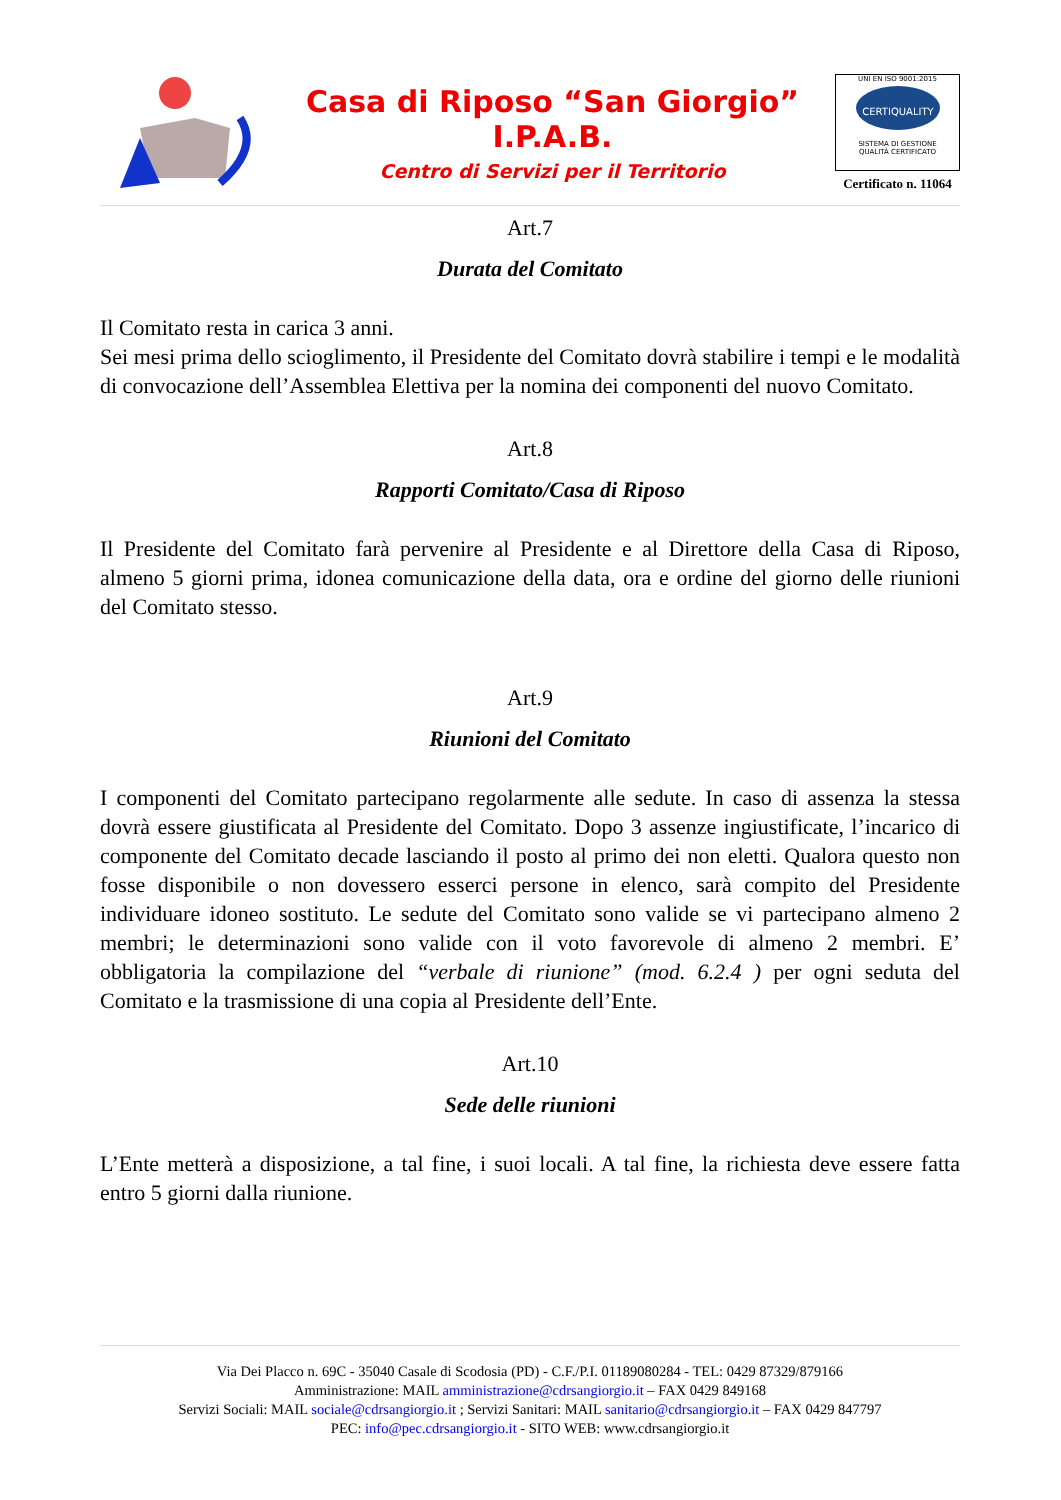Casa di Riposo “San Giorgio”
I.P.A.B.
Centro di Servizi per il Territorio
UNI EN ISO 9001:2015
CERTIQUALITY
SISTEMA DI GESTIONE
QUALITÀ CERTIFICATO
Certificato n. 11064
Art.7
Durata del Comitato
Il Comitato resta in carica 3 anni.
Sei mesi prima dello scioglimento, il Presidente del Comitato dovrà stabilire i tempi e le modalità di convocazione dell’Assemblea Elettiva per la nomina dei componenti del nuovo Comitato.
Art.8
Rapporti Comitato/Casa di Riposo
Il Presidente del Comitato farà pervenire al Presidente e al Direttore della Casa di Riposo, almeno 5 giorni prima, idonea comunicazione della data, ora e ordine del giorno delle riunioni del Comitato stesso.
Art.9
Riunioni del Comitato
I componenti del Comitato partecipano regolarmente alle sedute. In caso di assenza la stessa dovrà essere giustificata al Presidente del Comitato. Dopo 3 assenze ingiustificate, l’incarico di componente del Comitato decade lasciando il posto al primo dei non eletti. Qualora questo non fosse disponibile o non dovessero esserci persone in elenco, sarà compito del Presidente individuare idoneo sostituto. Le sedute del Comitato sono valide se vi partecipano almeno 2 membri; le determinazioni sono valide con il voto favorevole di almeno 2 membri. E’ obbligatoria la compilazione del “verbale di riunione” (mod. 6.2.4 ) per ogni seduta del Comitato e la trasmissione di una copia al Presidente dell’Ente.
Art.10
Sede delle riunioni
L’Ente metterà a disposizione, a tal fine, i suoi locali. A tal fine, la richiesta deve essere fatta entro 5 giorni dalla riunione.
Via Dei Placco n. 69C - 35040 Casale di Scodosia (PD) - C.F./P.I. 01189080284 - TEL: 0429 87329/879166
Amministrazione: MAIL amministrazione@cdrsangiorgio.it – FAX 0429 849168
Servizi Sociali: MAIL sociale@cdrsangiorgio.it ; Servizi Sanitari: MAIL sanitario@cdrsangiorgio.it – FAX 0429 847797
PEC: info@pec.cdrsangiorgio.it - SITO WEB: www.cdrsangiorgio.it